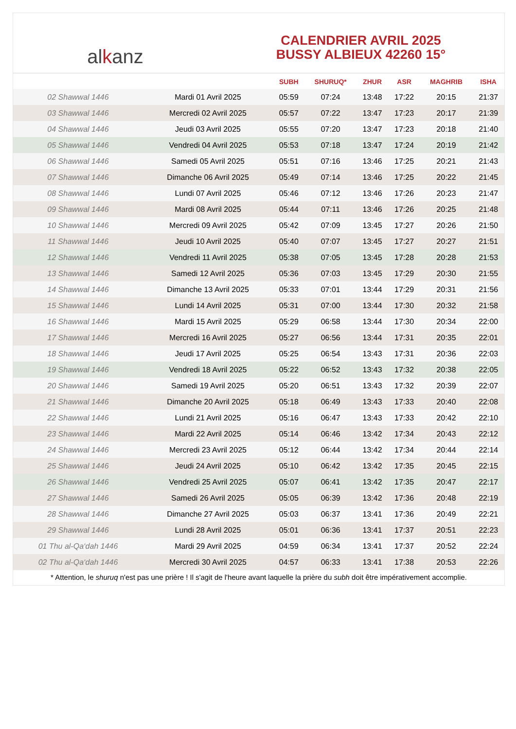al k anz
CALENDRIER AVRIL 2025
BUSSY ALBIEUX 42260 15°
| | | SUBH | SHURUQ* | ZHUR | ASR | MAGHRIB | ISHA |
| --- | --- | --- | --- | --- | --- | --- | --- |
| 02 Shawwal 1446 | Mardi 01 Avril 2025 | 05:59 | 07:24 | 13:48 | 17:22 | 20:15 | 21:37 |
| 03 Shawwal 1446 | Mercredi 02 Avril 2025 | 05:57 | 07:22 | 13:47 | 17:23 | 20:17 | 21:39 |
| 04 Shawwal 1446 | Jeudi 03 Avril 2025 | 05:55 | 07:20 | 13:47 | 17:23 | 20:18 | 21:40 |
| 05 Shawwal 1446 | Vendredi 04 Avril 2025 | 05:53 | 07:18 | 13:47 | 17:24 | 20:19 | 21:42 |
| 06 Shawwal 1446 | Samedi 05 Avril 2025 | 05:51 | 07:16 | 13:46 | 17:25 | 20:21 | 21:43 |
| 07 Shawwal 1446 | Dimanche 06 Avril 2025 | 05:49 | 07:14 | 13:46 | 17:25 | 20:22 | 21:45 |
| 08 Shawwal 1446 | Lundi 07 Avril 2025 | 05:46 | 07:12 | 13:46 | 17:26 | 20:23 | 21:47 |
| 09 Shawwal 1446 | Mardi 08 Avril 2025 | 05:44 | 07:11 | 13:46 | 17:26 | 20:25 | 21:48 |
| 10 Shawwal 1446 | Mercredi 09 Avril 2025 | 05:42 | 07:09 | 13:45 | 17:27 | 20:26 | 21:50 |
| 11 Shawwal 1446 | Jeudi 10 Avril 2025 | 05:40 | 07:07 | 13:45 | 17:27 | 20:27 | 21:51 |
| 12 Shawwal 1446 | Vendredi 11 Avril 2025 | 05:38 | 07:05 | 13:45 | 17:28 | 20:28 | 21:53 |
| 13 Shawwal 1446 | Samedi 12 Avril 2025 | 05:36 | 07:03 | 13:45 | 17:29 | 20:30 | 21:55 |
| 14 Shawwal 1446 | Dimanche 13 Avril 2025 | 05:33 | 07:01 | 13:44 | 17:29 | 20:31 | 21:56 |
| 15 Shawwal 1446 | Lundi 14 Avril 2025 | 05:31 | 07:00 | 13:44 | 17:30 | 20:32 | 21:58 |
| 16 Shawwal 1446 | Mardi 15 Avril 2025 | 05:29 | 06:58 | 13:44 | 17:30 | 20:34 | 22:00 |
| 17 Shawwal 1446 | Mercredi 16 Avril 2025 | 05:27 | 06:56 | 13:44 | 17:31 | 20:35 | 22:01 |
| 18 Shawwal 1446 | Jeudi 17 Avril 2025 | 05:25 | 06:54 | 13:43 | 17:31 | 20:36 | 22:03 |
| 19 Shawwal 1446 | Vendredi 18 Avril 2025 | 05:22 | 06:52 | 13:43 | 17:32 | 20:38 | 22:05 |
| 20 Shawwal 1446 | Samedi 19 Avril 2025 | 05:20 | 06:51 | 13:43 | 17:32 | 20:39 | 22:07 |
| 21 Shawwal 1446 | Dimanche 20 Avril 2025 | 05:18 | 06:49 | 13:43 | 17:33 | 20:40 | 22:08 |
| 22 Shawwal 1446 | Lundi 21 Avril 2025 | 05:16 | 06:47 | 13:43 | 17:33 | 20:42 | 22:10 |
| 23 Shawwal 1446 | Mardi 22 Avril 2025 | 05:14 | 06:46 | 13:42 | 17:34 | 20:43 | 22:12 |
| 24 Shawwal 1446 | Mercredi 23 Avril 2025 | 05:12 | 06:44 | 13:42 | 17:34 | 20:44 | 22:14 |
| 25 Shawwal 1446 | Jeudi 24 Avril 2025 | 05:10 | 06:42 | 13:42 | 17:35 | 20:45 | 22:15 |
| 26 Shawwal 1446 | Vendredi 25 Avril 2025 | 05:07 | 06:41 | 13:42 | 17:35 | 20:47 | 22:17 |
| 27 Shawwal 1446 | Samedi 26 Avril 2025 | 05:05 | 06:39 | 13:42 | 17:36 | 20:48 | 22:19 |
| 28 Shawwal 1446 | Dimanche 27 Avril 2025 | 05:03 | 06:37 | 13:41 | 17:36 | 20:49 | 22:21 |
| 29 Shawwal 1446 | Lundi 28 Avril 2025 | 05:01 | 06:36 | 13:41 | 17:37 | 20:51 | 22:23 |
| 01 Thu al-Qa‘dah 1446 | Mardi 29 Avril 2025 | 04:59 | 06:34 | 13:41 | 17:37 | 20:52 | 22:24 |
| 02 Thu al-Qa‘dah 1446 | Mercredi 30 Avril 2025 | 04:57 | 06:33 | 13:41 | 17:38 | 20:53 | 22:26 |
* Attention, le shuruq n'est pas une prière ! Il s'agit de l'heure avant laquelle la prière du subh doit être impérativement accomplie.